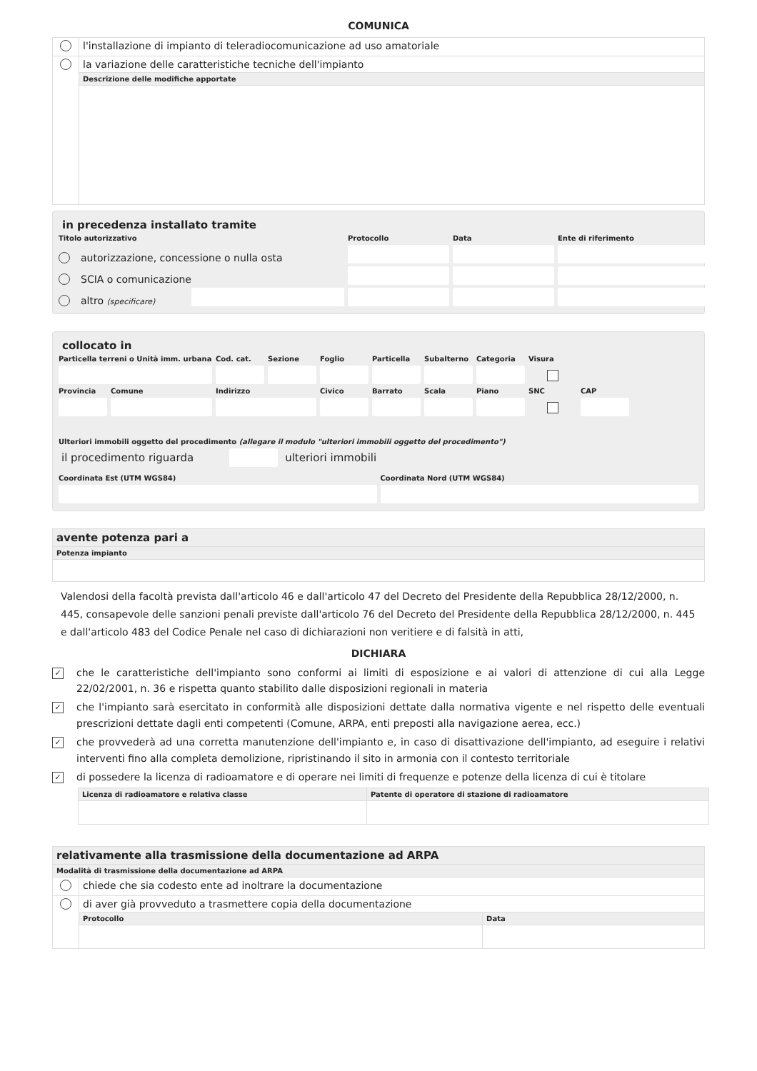COMUNICA
| | l'installazione di impianto di teleradiocomunicazione ad uso amatoriale |
| | la variazione delle caratteristiche tecniche dell'impianto |
| | Descrizione delle modifiche apportate |
in precedenza installato tramite
Titolo autorizzativo
Protocollo
Data
Ente di riferimento
autorizzazione, concessione o nulla osta
SCIA o comunicazione
altro (specificare)
collocato in
Particella terreni o Unità imm. urbana
Cod. cat.
Sezione
Foglio
Particella
Subalterno
Categoria
Visura
Provincia
Comune
Indirizzo
Civico
Barrato
Scala
Piano
SNC
CAP
Ulteriori immobili oggetto del procedimento (allegare il modulo "ulteriori immobili oggetto del procedimento")
il procedimento riguarda ulteriori immobili
Coordinata Est (UTM WGS84)
Coordinata Nord (UTM WGS84)
| avente potenza pari a |
| Potenza impianto |
Valendosi della facoltà prevista dall'articolo 46 e dall'articolo 47 del Decreto del Presidente della Repubblica 28/12/2000, n. 445, consapevole delle sanzioni penali previste dall'articolo 76 del Decreto del Presidente della Repubblica 28/12/2000, n. 445 e dall'articolo 483 del Codice Penale nel caso di dichiarazioni non veritiere e di falsità in atti,
DICHIARA
✓ che le caratteristiche dell'impianto sono conformi ai limiti di esposizione e ai valori di attenzione di cui alla Legge 22/02/2001, n. 36 e rispetta quanto stabilito dalle disposizioni regionali in materia
✓ che l'impianto sarà esercitato in conformità alle disposizioni dettate dalla normativa vigente e nel rispetto delle eventuali prescrizioni dettate dagli enti competenti (Comune, ARPA, enti preposti alla navigazione aerea, ecc.)
✓ che provvederà ad una corretta manutenzione dell'impianto e, in caso di disattivazione dell'impianto, ad eseguire i relativi interventi fino alla completa demolizione, ripristinando il sito in armonia con il contesto territoriale
✓ di possedere la licenza di radioamatore e di operare nei limiti di frequenze e potenze della licenza di cui è titolare
| Licenza di radioamatore e relativa classe | Patente di operatore di stazione di radioamatore |
| relativamente alla trasmissione della documentazione ad ARPA | | |
| Modalità di trasmissione della documentazione ad ARPA | | |
| | chiede che sia codesto ente ad inoltrare la documentazione | |
| | di aver già provveduto a trasmettere copia della documentazione | |
| | Protocollo | Data |